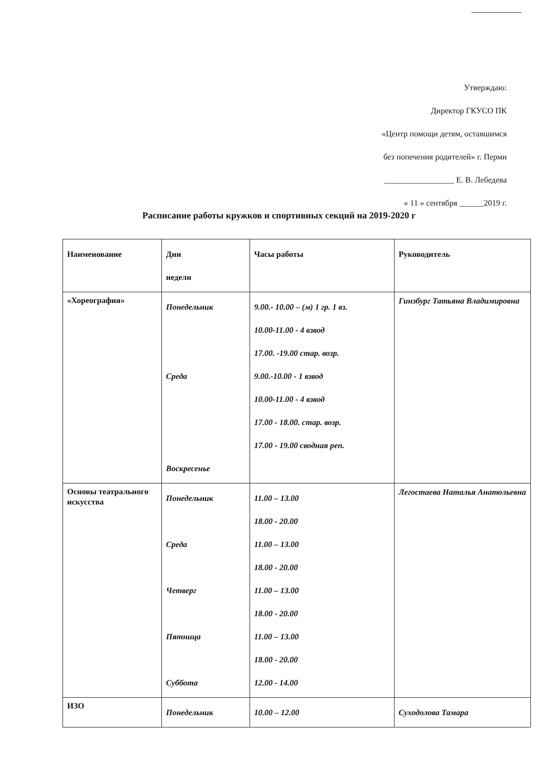Утверждаю:
Директор ГКУСО ПК
«Центр помощи детям, оставшимся
без попечения родителей» г. Перми
_________________ Е. В. Лебедева
« 11 » сентября ______2019 г.
Расписание работы кружков и спортивных секций на 2019-2020 г
| Наименование | Дни недели | Часы работы | Руководитель |
| --- | --- | --- | --- |
| «Хореография» | Понедельник Среда Воскресенье | 9.00.- 10.00 – (м) 1 гр. 1 вз. 10.00-11.00 - 4 взвод 17.00. -19.00 стар. возр. 9.00.-10.00 - 1 взвод 10.00-11.00 - 4 взвод 17.00 - 18.00. стар. возр. 17.00 - 19.00 сводная реп. | Гинзбург Татьяна Владимировна |
| Основы театрального искусства | Понедельник Среда Четверг Пятница Суббота | 11.00 – 13.00 18.00 - 20.00 11.00 – 13.00 18.00 - 20.00 11.00 – 13.00 18.00 - 20.00 11.00 – 13.00 18.00 - 20.00 12.00 - 14.00 | Легостаева Наталья Анатольевна |
| ИЗО | Понедельник | 10.00 – 12.00 | Суходолова Тамара |